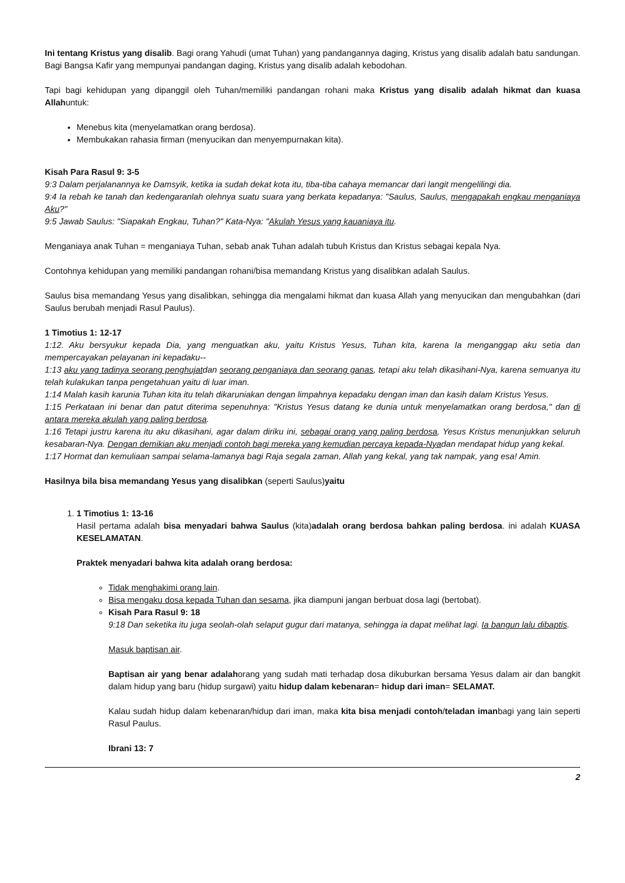Ini tentang Kristus yang disalib. Bagi orang Yahudi (umat Tuhan) yang pandangannya daging, Kristus yang disalib adalah batu sandungan. Bagi Bangsa Kafir yang mempunyai pandangan daging, Kristus yang disalib adalah kebodohan.
Tapi bagi kehidupan yang dipanggil oleh Tuhan/memiliki pandangan rohani maka Kristus yang disalib adalah hikmat dan kuasa Allahuntuk:
Menebus kita (menyelamatkan orang berdosa).
Membukakan rahasia firman (menyucikan dan menyempurnakan kita).
Kisah Para Rasul 9: 3-5
9:3 Dalam perjalanannya ke Damsyik, ketika ia sudah dekat kota itu, tiba-tiba cahaya memancar dari langit mengelilingi dia.
9:4 Ia rebah ke tanah dan kedengaranlah olehnya suatu suara yang berkata kepadanya: "Saulus, Saulus, mengapakah engkau menganiaya Aku?"
9:5 Jawab Saulus: "Siapakah Engkau, Tuhan?" Kata-Nya: "Akulah Yesus yang kauaniaya itu.
Menganiaya anak Tuhan = menganiaya Tuhan, sebab anak Tuhan adalah tubuh Kristus dan Kristus sebagai kepala Nya.
Contohnya kehidupan yang memiliki pandangan rohani/bisa memandang Kristus yang disalibkan adalah Saulus.
Saulus bisa memandang Yesus yang disalibkan, sehingga dia mengalami hikmat dan kuasa Allah yang menyucikan dan mengubahkan (dari Saulus berubah menjadi Rasul Paulus).
1 Timotius 1: 12-17
1:12. Aku bersyukur kepada Dia, yang menguatkan aku, yaitu Kristus Yesus, Tuhan kita, karena Ia menganggap aku setia dan mempercayakan pelayanan ini kepadaku--
1:13 aku yang tadinya seorang penghujatdan seorang penganiaya dan seorang ganas, tetapi aku telah dikasihani-Nya, karena semuanya itu telah kulakukan tanpa pengetahuan yaitu di luar iman.
1:14 Malah kasih karunia Tuhan kita itu telah dikaruniakan dengan limpahnya kepadaku dengan iman dan kasih dalam Kristus Yesus.
1:15 Perkataan ini benar dan patut diterima sepenuhnya: "Kristus Yesus datang ke dunia untuk menyelamatkan orang berdosa," dan di antara mereka akulah yang paling berdosa.
1:16 Tetapi justru karena itu aku dikasihani, agar dalam diriku ini, sebagai orang yang paling berdosa, Yesus Kristus menunjukkan seluruh kesabaran-Nya. Dengan demikian aku menjadi contoh bagi mereka yang kemudian percaya kepada-Nyadan mendapat hidup yang kekal.
1:17 Hormat dan kemuliaan sampai selama-lamanya bagi Raja segala zaman, Allah yang kekal, yang tak nampak, yang esa! Amin.
Hasilnya bila bisa memandang Yesus yang disalibkan (seperti Saulus)yaitu
1. 1 Timotius 1: 13-16
Hasil pertama adalah bisa menyadari bahwa Saulus (kita)adalah orang berdosa bahkan paling berdosa. ini adalah KUASA KESELAMATAN.
Praktek menyadari bahwa kita adalah orang berdosa:
Tidak menghakimi orang lain.
Bisa mengaku dosa kepada Tuhan dan sesama, jika diampuni jangan berbuat dosa lagi (bertobat).
Kisah Para Rasul 9: 18
9:18 Dan seketika itu juga seolah-olah selaput gugur dari matanya, sehingga ia dapat melihat lagi. Ia bangun lalu dibaptis.
Masuk baptisan air.
Baptisan air yang benar adalahorang yang sudah mati terhadap dosa dikuburkan bersama Yesus dalam air dan bangkit dalam hidup yang baru (hidup surgawi) yaitu hidup dalam kebenaran= hidup dari iman= SELAMAT.
Kalau sudah hidup dalam kebenaran/hidup dari iman, maka kita bisa menjadi contoh/teladan imanbagi yang lain seperti Rasul Paulus.
Ibrani 13: 7
2